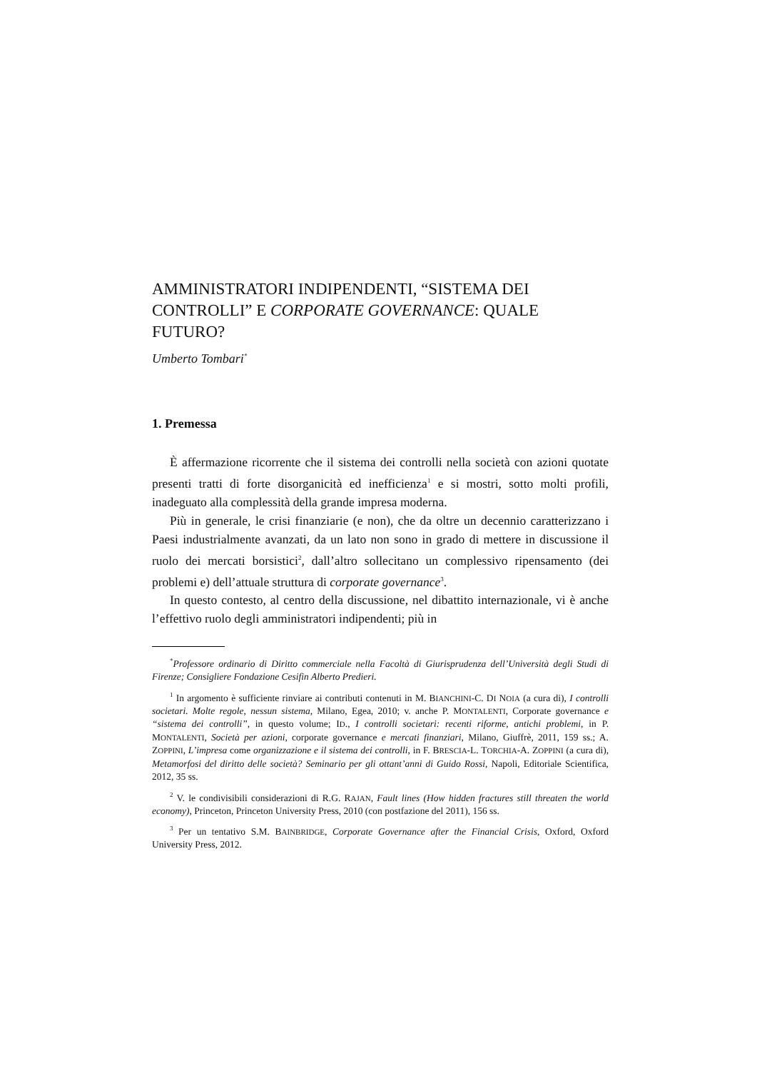AMMINISTRATORI INDIPENDENTI, “SISTEMA DEI CONTROLLI” E CORPORATE GOVERNANCE: QUALE FUTURO?
Umberto Tombari<sup>*</sup>
1. Premessa
È affermazione ricorrente che il sistema dei controlli nella società con azioni quotate presenti tratti di forte disorganicità ed inefficienza<sup>1</sup> e si mostri, sotto molti profili, inadeguato alla complessità della grande impresa moderna.
Più in generale, le crisi finanziarie (e non), che da oltre un decennio caratterizzano i Paesi industrialmente avanzati, da un lato non sono in grado di mettere in discussione il ruolo dei mercati borsistici<sup>2</sup>, dall’altro sollecitano un complessivo ripensamento (dei problemi e) dell’attuale struttura di corporate governance<sup>3</sup>.
In questo contesto, al centro della discussione, nel dibattito internazionale, vi è anche l’effettivo ruolo degli amministratori indipendenti; più in
<sup>*</sup> Professore ordinario di Diritto commerciale nella Facoltà di Giurisprudenza dell’Università degli Studi di Firenze; Consigliere Fondazione Cesifin Alberto Predieri.
<sup>1</sup> In argomento è sufficiente rinviare ai contributi contenuti in M. BIANCHINI-C. DI NOIA (a cura di), I controlli societari. Molte regole, nessun sistema, Milano, Egea, 2010; v. anche P. MONTALENTI, Corporate governance e “sistema dei controlli”, in questo volume; ID., I controlli societari: recenti riforme, antichi problemi, in P. MONTALENTI, Società per azioni, corporate governance e mercati finanziari, Milano, Giuffrè, 2011, 159 ss.; A. ZOPPINI, L’impresa come organizzazione e il sistema dei controlli, in F. BRESCIA-L. TORCHIA-A. ZOPPINI (a cura di), Metamorfosi del diritto delle società? Seminario per gli ottant’anni di Guido Rossi, Napoli, Editoriale Scientifica, 2012, 35 ss.
<sup>2</sup> V. le condivisibili considerazioni di R.G. RAJAN, Fault lines (How hidden fractures still threaten the world economy), Princeton, Princeton University Press, 2010 (con postfazione del 2011), 156 ss.
<sup>3</sup> Per un tentativo S.M. BAINBRIDGE, Corporate Governance after the Financial Crisis, Oxford, Oxford University Press, 2012.